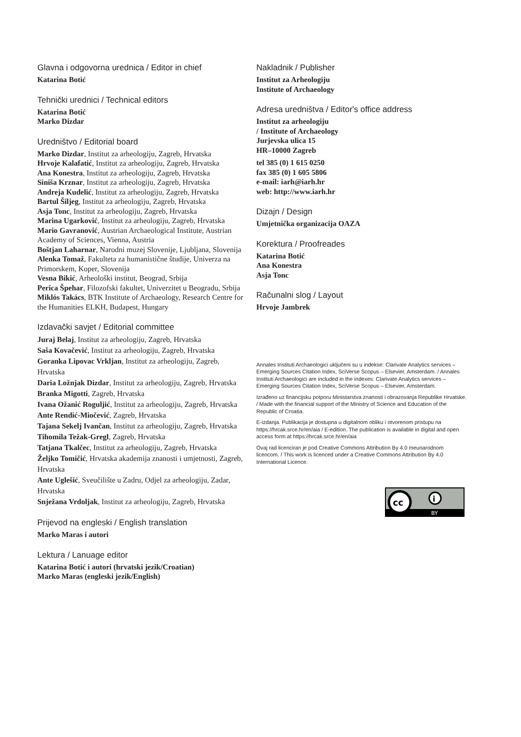Glavna i odgovorna urednica / Editor in chief
Katarina Botić
Tehnički urednici / Technical editors
Katarina Botić
Marko Dizdar
Uredništvo / Editorial board
Marko Dizdar, Institut za arheologiju, Zagreb, Hrvatska
Hrvoje Kalafatić, Institut za arheologiju, Zagreb, Hrvatska
Ana Konestra, Institut za arheologiju, Zagreb, Hrvatska
Siniša Krznar, Institut za arheologiju, Zagreb, Hrvatska
Andreja Kudelić, Institut za arheologiju, Zagreb, Hrvatska
Bartul Šiljeg, Institut za arheologiju, Zagreb, Hrvatska
Asja Tonc, Institut za arheologiju, Zagreb, Hrvatska
Marina Ugarković, Institut za arheologiju, Zagreb, Hrvatska
Mario Gavranović, Austrian Archaeological Institute, Austrian Academy of Sciences, Vienna, Austria
Boštjan Laharnar, Narodni muzej Slovenije, Ljubljana, Slovenija
Alenka Tomaž, Fakulteta za humanistične študije, Univerza na Primorskem, Koper, Slovenija
Vesna Bikić, Arheološki institut, Beograd, Srbija
Perica Špehar, Filozofski fakultet, Univerzitet u Beogradu, Srbija
Miklós Takács, BTK Institute of Archaeology, Research Centre for the Humanities ELKH, Budapest, Hungary
Izdavački savjet / Editorial committee
Juraj Belaj, Institut za arheologiju, Zagreb, Hrvatska
Saša Kovačević, Institut za arheologiju, Zagreb, Hrvatska
Goranka Lipovac Vrkljan, Institut za arheologiju, Zagreb, Hrvatska
Daria Ložnjak Dizdar, Institut za arheologiju, Zagreb, Hrvatska
Branka Migotti, Zagreb, Hrvatska
Ivana Ožanić Roguljić, Institut za arheologiju, Zagreb, Hrvatska
Ante Rendić-Miočević, Zagreb, Hrvatska
Tajana Sekelj Ivančan, Institut za arheologiju, Zagreb, Hrvatska
Tihomila Težak-Gregl, Zagreb, Hrvatska
Tatjana Tkalčec, Institut za arheologiju, Zagreb, Hrvatska
Željko Tomičić, Hrvatska akademija znanosti i umjetnosti, Zagreb, Hrvatska
Ante Uglešić, Sveučilište u Zadru, Odjel za arheologiju, Zadar, Hrvatska
Snježana Vrdoljak, Institut za arheologiju, Zagreb, Hrvatska
Prijevod na engleski / English translation
Marko Maras i autori
Lektura / Lanuage editor
Katarina Botić i autori (hrvatski jezik/Croatian)
Marko Maras (engleski jezik/English)
Nakladnik / Publisher
Institut za Arheologiju
Institute of Archaeology
Adresa uredništva / Editor's office address
Institut za arheologiju
/ Institute of Archaeology
Jurjevska ulica 15
HR–10000 Zagreb
tel 385 (0) 1 615 0250
fax 385 (0) 1 605 5806
e-mail: iarh@iarh.hr
web: http://www.iarh.hr
Dizajn / Design
Umjetnička organizacija OAZA
Korektura / Proofreades
Katarina Botić
Ana Konestra
Asja Tonc
Računalni slog / Layout
Hrvoje Jambrek
Annales Instituti Archaeologici uključeni su u indekse: Clarivate Analytics services – Emerging Sources Citation Index, SciVerse Scopus – Elsevier, Amsterdam. / Annales Instituti Archaeologici are included in the indexes: Clarivate Analytics services – Emerging Sources Citation Index, SciVerse Scopus – Elsevier, Amsterdam.
Izrađeno uz financijsku potporu Ministarstva znanosti i obrazovanja Republike Hrvatske. / Made with the financial support of the Ministry of Science and Education of the Republic of Croatia.
E-izdanja. Publikacija je dostupna u digitalnom obliku i otvorenom pristupu na https://hrcak.srce.hr/en/aia / E-edition. The publication is available in digital and open access form at https://hrcak.srce.hr/en/aia
Ovaj rad licenciran je pod Creative Commons Attribution By 4.0 meunarodnom licencom. / This work is licenced under a Creative Commons Attribution By 4.0 International Licence.
cc
i
BY